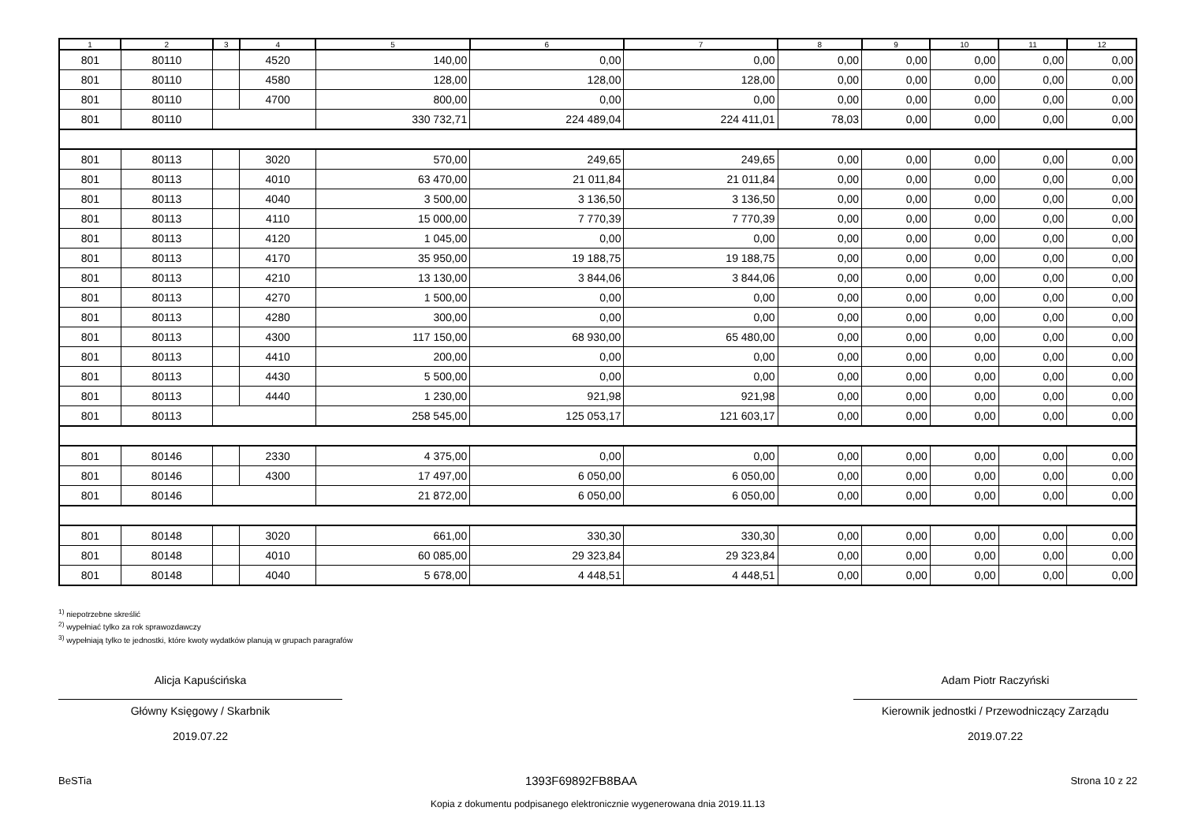| 1 | 2 | 3 | 4 | 5 | 6 | 7 | 8 | 9 | 10 | 11 | 12 |
| --- | --- | --- | --- | --- | --- | --- | --- | --- | --- | --- | --- |
| 801 | 80110 | | 4520 | 140,00 | 0,00 | 0,00 | 0,00 | 0,00 | 0,00 | 0,00 | 0,00 |
| 801 | 80110 | | 4580 | 128,00 | 128,00 | 128,00 | 0,00 | 0,00 | 0,00 | 0,00 | 0,00 |
| 801 | 80110 | | 4700 | 800,00 | 0,00 | 0,00 | 0,00 | 0,00 | 0,00 | 0,00 | 0,00 |
| 801 | 80110 | | | 330 732,71 | 224 489,04 | 224 411,01 | 78,03 | 0,00 | 0,00 | 0,00 | 0,00 |
| 801 | 80113 | | 3020 | 570,00 | 249,65 | 249,65 | 0,00 | 0,00 | 0,00 | 0,00 | 0,00 |
| 801 | 80113 | | 4010 | 63 470,00 | 21 011,84 | 21 011,84 | 0,00 | 0,00 | 0,00 | 0,00 | 0,00 |
| 801 | 80113 | | 4040 | 3 500,00 | 3 136,50 | 3 136,50 | 0,00 | 0,00 | 0,00 | 0,00 | 0,00 |
| 801 | 80113 | | 4110 | 15 000,00 | 7 770,39 | 7 770,39 | 0,00 | 0,00 | 0,00 | 0,00 | 0,00 |
| 801 | 80113 | | 4120 | 1 045,00 | 0,00 | 0,00 | 0,00 | 0,00 | 0,00 | 0,00 | 0,00 |
| 801 | 80113 | | 4170 | 35 950,00 | 19 188,75 | 19 188,75 | 0,00 | 0,00 | 0,00 | 0,00 | 0,00 |
| 801 | 80113 | | 4210 | 13 130,00 | 3 844,06 | 3 844,06 | 0,00 | 0,00 | 0,00 | 0,00 | 0,00 |
| 801 | 80113 | | 4270 | 1 500,00 | 0,00 | 0,00 | 0,00 | 0,00 | 0,00 | 0,00 | 0,00 |
| 801 | 80113 | | 4280 | 300,00 | 0,00 | 0,00 | 0,00 | 0,00 | 0,00 | 0,00 | 0,00 |
| 801 | 80113 | | 4300 | 117 150,00 | 68 930,00 | 65 480,00 | 0,00 | 0,00 | 0,00 | 0,00 | 0,00 |
| 801 | 80113 | | 4410 | 200,00 | 0,00 | 0,00 | 0,00 | 0,00 | 0,00 | 0,00 | 0,00 |
| 801 | 80113 | | 4430 | 5 500,00 | 0,00 | 0,00 | 0,00 | 0,00 | 0,00 | 0,00 | 0,00 |
| 801 | 80113 | | 4440 | 1 230,00 | 921,98 | 921,98 | 0,00 | 0,00 | 0,00 | 0,00 | 0,00 |
| 801 | 80113 | | | 258 545,00 | 125 053,17 | 121 603,17 | 0,00 | 0,00 | 0,00 | 0,00 | 0,00 |
| 801 | 80146 | | 2330 | 4 375,00 | 0,00 | 0,00 | 0,00 | 0,00 | 0,00 | 0,00 | 0,00 |
| 801 | 80146 | | 4300 | 17 497,00 | 6 050,00 | 6 050,00 | 0,00 | 0,00 | 0,00 | 0,00 | 0,00 |
| 801 | 80146 | | | 21 872,00 | 6 050,00 | 6 050,00 | 0,00 | 0,00 | 0,00 | 0,00 | 0,00 |
| 801 | 80148 | | 3020 | 661,00 | 330,30 | 330,30 | 0,00 | 0,00 | 0,00 | 0,00 | 0,00 |
| 801 | 80148 | | 4010 | 60 085,00 | 29 323,84 | 29 323,84 | 0,00 | 0,00 | 0,00 | 0,00 | 0,00 |
| 801 | 80148 | | 4040 | 5 678,00 | 4 448,51 | 4 448,51 | 0,00 | 0,00 | 0,00 | 0,00 | 0,00 |
<sup>1)</sup> niepotrzebne skreślić
<sup>2)</sup> wypełniać tylko za rok sprawozdawczy
<sup>3)</sup> wypełniają tylko te jednostki, które kwoty wydatków planują w grupach paragrafów
Alicja Kapuścińska
Główny Księgowy / Skarbnik
2019.07.22
Adam Piotr Raczyński
Kierownik jednostki / Przewodniczący Zarządu
2019.07.22
BeSTia 1393F69892FB8BAA Strona 10 z 22
Kopia z dokumentu podpisanego elektronicznie wygenerowana dnia 2019.11.13